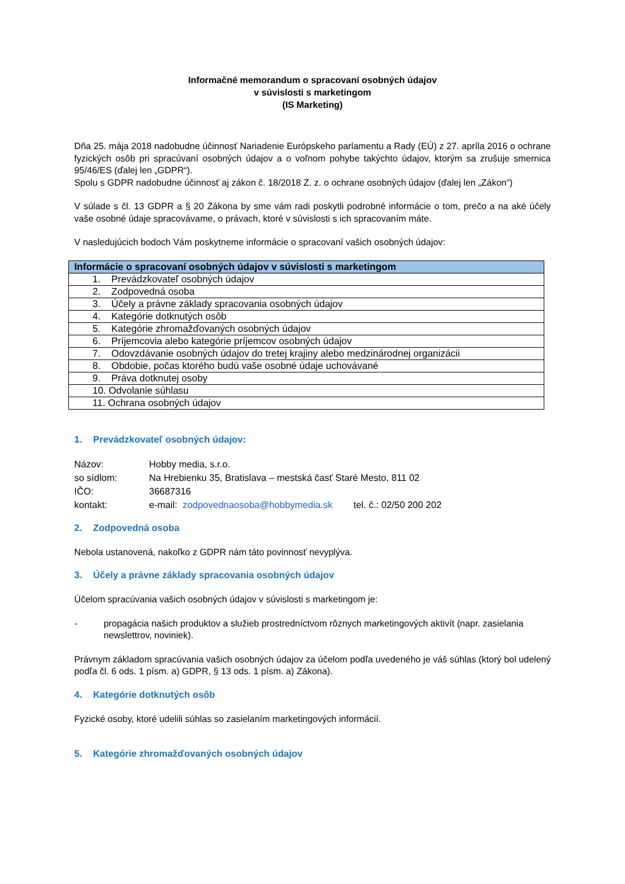Informačné memorandum o spracovaní osobných údajov
v súvislosti s marketingom
(IS Marketing)
Dňa 25. mája 2018 nadobudne účinnosť Nariadenie Európskeho parlamentu a Rady (EÚ) z 27. apríla 2016 o ochrane fyzických osôb pri spracúvaní osobných údajov a o voľnom pohybe takýchto údajov, ktorým sa zrušuje smernica 95/46/ES (ďalej len „GDPR“).
Spolu s GDPR nadobudne účinnosť aj zákon č. 18/2018 Z. z. o ochrane osobných údajov (ďalej len „Zákon“)
V súlade s čl. 13 GDPR a § 20 Zákona by sme vám radi poskytli podrobné informácie o tom, prečo a na aké účely vaše osobné údaje spracovávame, o právach, ktoré v súvislosti s ich spracovaním máte.
V nasledujúcich bodoch Vám poskytneme informácie o spracovaní vašich osobných údajov:
| Informácie o spracovaní osobných údajov v súvislosti s marketingom |
| --- |
| 1. Prevádzkovateľ osobných údajov |
| 2. Zodpovedná osoba |
| 3. Účely a právne základy spracovania osobných údajov |
| 4. Kategórie dotknutých osôb |
| 5. Kategórie zhromažďovaných osobných údajov |
| 6. Príjemcovia alebo kategórie príjemcov osobných údajov |
| 7. Odovzdávanie osobných údajov do tretej krajiny alebo medzinárodnej organizácii |
| 8. Obdobie, počas ktorého budú vaše osobné údaje uchovávané |
| 9. Práva dotknutej osoby |
| 10. Odvolanie súhlasu |
| 11. Ochrana osobných údajov |
1. Prevádzkovateľ osobných údajov:
| Názov: | Hobby media, s.r.o. |
| so sídlom: | Na Hrebienku 35, Bratislava – mestská časť Staré Mesto, 811 02 |
| IČO: | 36687316 |
| kontakt: | e-mail: zodpovednaosoba@hobbymedia.sk tel. č.: 02/50 200 202 |
2. Zodpovedná osoba
Nebola ustanovená, nakoľko z GDPR nám táto povinnosť nevyplýva.
3. Účely a právne základy spracovania osobných údajov
Účelom spracúvania vašich osobných údajov v súvislosti s marketingom je:
- propagácia našich produktov a služieb prostredníctvom rôznych marketingových aktivít (napr. zasielania newslettrov, noviniek).
Právnym základom spracúvania vašich osobných údajov za účelom podľa uvedeného je váš súhlas (ktorý bol udelený podľa čl. 6 ods. 1 písm. a) GDPR, § 13 ods. 1 písm. a) Zákona).
4. Kategórie dotknutých osôb
Fyzické osoby, ktoré udelili súhlas so zasielaním marketingových informácií.
5. Kategórie zhromažďovaných osobných údajov